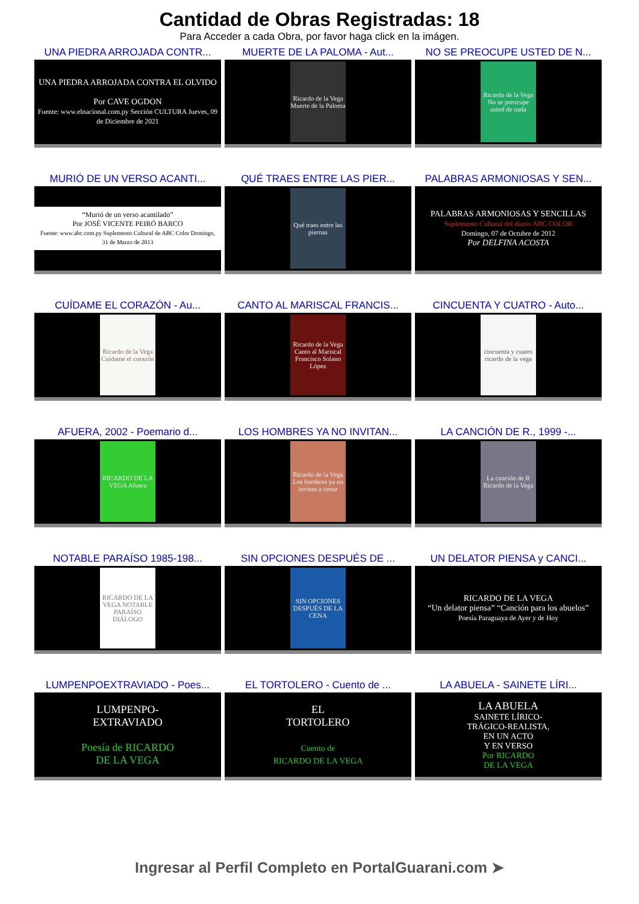Cantidad de Obras Registradas: 18
Para Acceder a cada Obra, por favor haga click en la imágen.
UNA PIEDRA ARROJADA CONTR...
UNA PIEDRA ARROJADA CONTRA EL OLVIDO
Por CAVE OGDON
Fuente: www.elnacional.com.py Sección CULTURA Jueves, 09 de Diciembre de 2021
MUERTE DE LA PALOMA - Aut...
Ricardo de la Vega Muerte de la Paloma
NO SE PREOCUPE USTED DE N...
Ricardo de la Vega No se preocupe usted de nada
MURIÓ DE UN VERSO ACANTI...
“Murió de un verso acantilado”
Por JOSÉ VICENTE PEIRÓ BARCO
Fuente: www.abc.com.py Suplemento Cultural de ABC Color Domingo, 31 de Marzo de 2013
QUÉ TRAES ENTRE LAS PIER...
Qué traes entre las piernas
PALABRAS ARMONIOSAS Y SEN...
PALABRAS ARMONIOSAS Y SENCILLAS
Suplemento Cultural del diario ABC COLOR
Domingo, 07 de Octubre de 2012
Por DELFINA ACOSTA
CUÍDAME EL CORAZÓN - Au...
Ricardo de la Vega Cuídame el corazón
CANTO AL MARISCAL FRANCIS...
Ricardo de la Vega Canto al Mariscal Francisco Solano López
CINCUENTA Y CUATRO - Auto...
cincuenta y cuatro ricardo de la vega
AFUERA, 2002 - Poemario d...
RICARDO DE LA VEGA Afuera
LOS HOMBRES YA NO INVITAN...
Ricardo de la Vega Los hombres ya no invitan a cenar
LA CANCIÓN DE R., 1999 -...
La canción de R Ricardo de la Vega
NOTABLE PARAÍSO 1985-198...
RICARDO DE LA VEGA NOTABLE PARAÍSO DIÁLOGO
SIN OPCIONES DESPUÉS DE ...
SIN OPCIONES DESPUÉS DE LA CENA
UN DELATOR PIENSA y CANCI...
RICARDO DE LA VEGA
“Un delator piensa” “Canción para los abuelos”
Poesía Paraguaya de Ayer y de Hoy
LUMPENPOEXTRAVIADO - Poes...
LUMPENPO-
EXTRAVIADO
Poesía de RICARDO
DE LA VEGA
EL TORTOLERO - Cuento de ...
EL
TORTOLERO
Cuento de
RICARDO DE LA VEGA
LA ABUELA - SAINETE LÍRI...
LA ABUELA
SAINETE LÍRICO-
TRÁGICO-REALISTA,
EN UN ACTO
Y EN VERSO
Por RICARDO
DE LA VEGA
Ingresar al Perfil Completo en PortalGuarani.com ➤